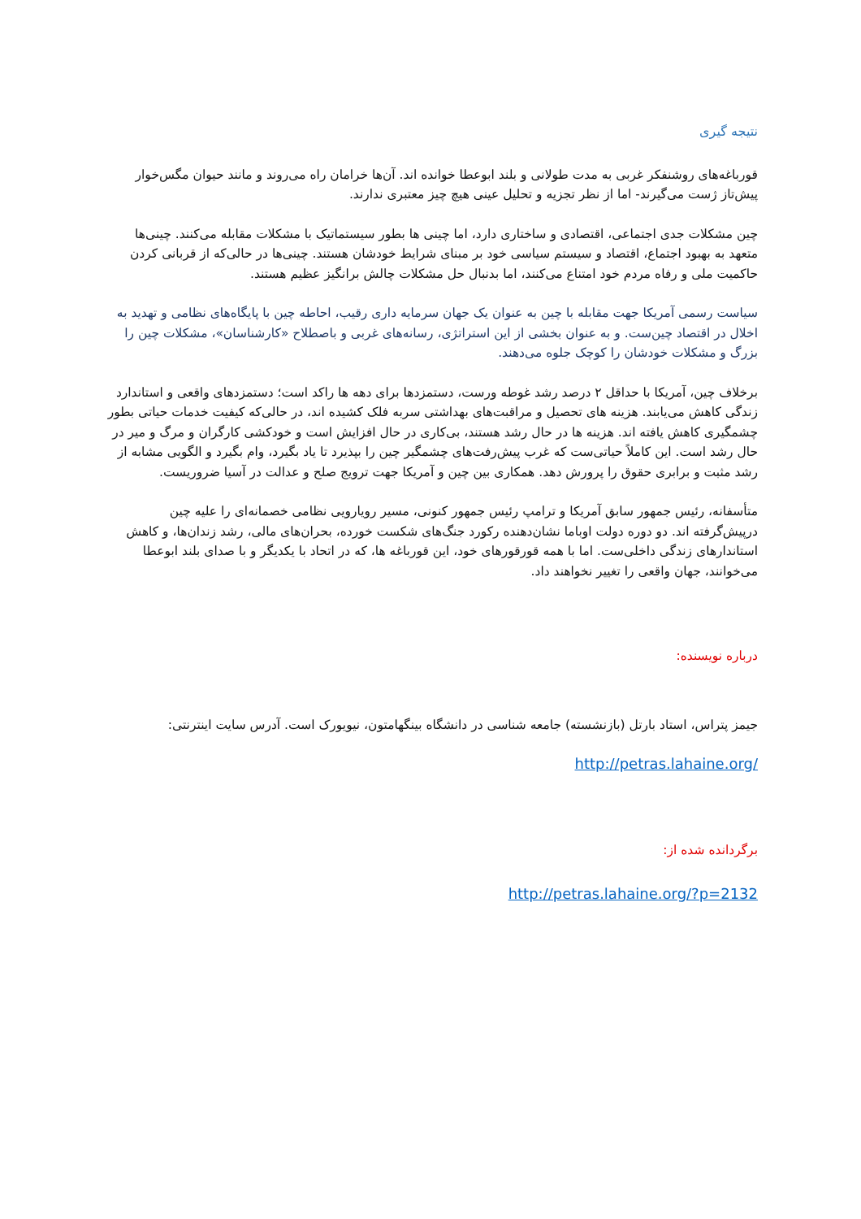نتیجه گیری
قورباغه‌های روشنفکر غربی به مدت طولانی و بلند ابوعطا خوانده اند. آن‌ها خرامان راه می‌روند و مانند حیوان مگس‌خوار پیش‌تاز ژست می‌گیرند- اما از نظر تجزیه و تحلیل عینی هیچ چیز معتبری ندارند.
چین مشکلات جدی اجتماعی، اقتصادی و ساختاری دارد، اما چینی ها بطور سیستماتیک با مشکلات مقابله می‌کنند. چینی‌ها متعهد به بهبود اجتماع، اقتصاد و سیستم سیاسی خود بر مبنای شرایط خودشان هستند. چینی‌ها در حالی‌که از قربانی کردن حاکمیت ملی و رفاه مردم خود امتناع می‌کنند، اما بدنبال حل مشکلات چالش برانگیز عظیم هستند.
سیاست رسمی آمریکا جهت مقابله با چین به عنوان یک جهان سرمایه داری رقیب، احاطه چین با پایگاه‌های نظامی و تهدید به اخلال در اقتصاد چین‌ست. و به عنوان بخشی از این استراتژی، رسانه‌های غربی و باصطلاح «کارشناسان»، مشکلات چین را بزرگ و مشکلات خودشان را کوچک جلوه می‌دهند.
برخلاف چین، آمریکا با حداقل ۲ درصد رشد غوطه ورست، دستمزدها برای دهه ها راکد است؛ دستمزدهای واقعی و استاندارد زندگی کاهش می‌یابند. هزینه های تحصیل و مراقبت‌های بهداشتی سربه فلک کشیده اند، در حالی‌که کیفیت خدمات حیاتی بطور چشمگیری کاهش یافته اند. هزینه ها در حال رشد هستند، بی‌کاری در حال افزایش است و خودکشی کارگران و مرگ و میر در حال رشد است. این کاملاً حیاتی‌ست که غرب پیش‌رفت‌های چشمگیر چین را بپذیرد تا یاد بگیرد، وام بگیرد و الگویی مشابه از رشد مثبت و برابری حقوق را پرورش دهد. همکاری بین چین و آمریکا جهت ترویج صلح و عدالت در آسیا ضروریست.
متأسفانه، رئیس جمهور سابق آمریکا و ترامپ رئیس جمهور کنونی، مسیر رویارویی نظامی خصمانه‌ای را علیه چین درپیش‌گرفته اند. دو دوره دولت اوباما نشان‌دهنده رکورد جنگ‌های شکست خورده، بحران‌های مالی، رشد زندان‌ها، و کاهش استاندارهای زندگی داخلی‌ست. اما با همه قورقورهای خود، این قورباغه ها، که در اتحاد با یکدیگر و با صدای بلند ابوعطا می‌خوانند، جهان واقعی را تغییر نخواهند داد.
درباره نویسنده:
جیمز پتراس، استاد بارتل (بازنشسته) جامعه شناسی در دانشگاه بینگهامتون، نیویورک است. آدرس سایت اینترنتی:
http://petras.lahaine.org/
برگردانده شده از:
http://petras.lahaine.org/?p=2132